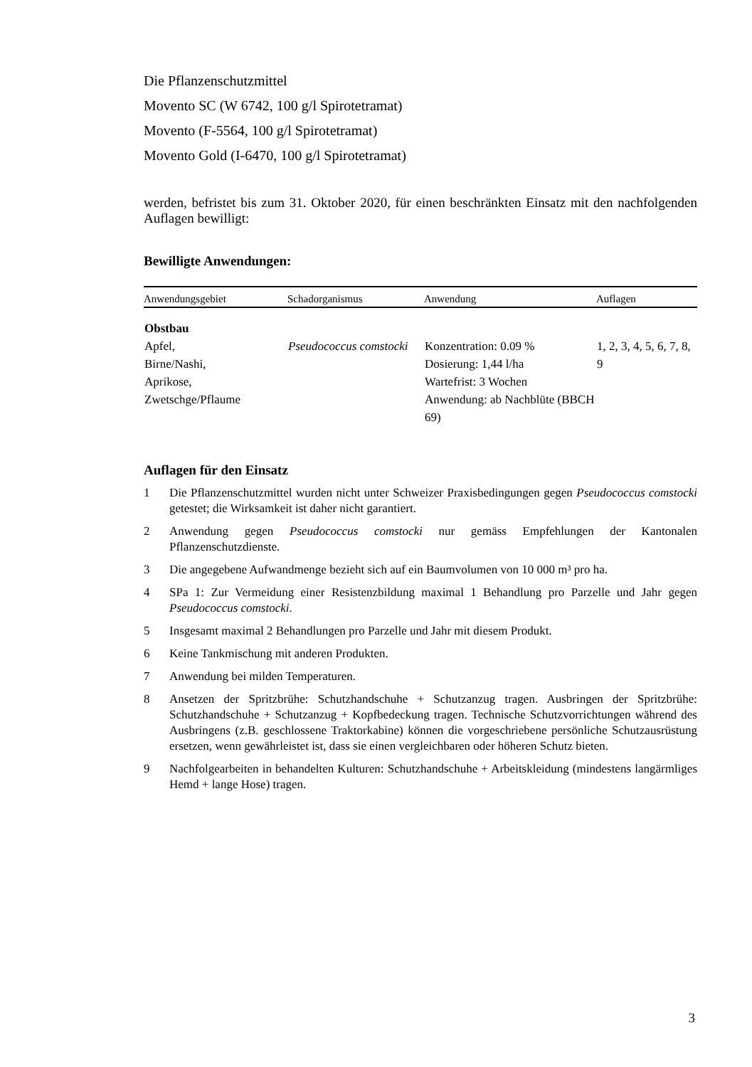Die Pflanzenschutzmittel
Movento SC (W 6742, 100 g/l Spirotetramat)
Movento (F-5564, 100 g/l Spirotetramat)
Movento Gold (I-6470, 100 g/l Spirotetramat)
werden, befristet bis zum 31. Oktober 2020, für einen beschränkten Einsatz mit den nachfolgenden Auflagen bewilligt:
Bewilligte Anwendungen:
| Anwendungsgebiet | Schadorganismus | Anwendung | Auflagen |
| --- | --- | --- | --- |
| Obstbau Apfel, Birne/Nashi, Aprikose, Zwetschge/Pflaume | Pseudococcus comstocki | Konzentration: 0.09 % Dosierung: 1,44 l/ha Wartefrist: 3 Wochen Anwendung: ab Nachblüte (BBCH 69) | 1, 2, 3, 4, 5, 6, 7, 8, 9 |
Auflagen für den Einsatz
1 Die Pflanzenschutzmittel wurden nicht unter Schweizer Praxisbedingungen gegen Pseudococcus comstocki getestet; die Wirksamkeit ist daher nicht garantiert.
2 Anwendung gegen Pseudococcus comstocki nur gemäss Empfehlungen der Kantonalen Pflanzenschutzdienste.
3 Die angegebene Aufwandmenge bezieht sich auf ein Baumvolumen von 10 000 m³ pro ha.
4 SPa 1: Zur Vermeidung einer Resistenzbildung maximal 1 Behandlung pro Parzelle und Jahr gegen Pseudococcus comstocki.
5 Insgesamt maximal 2 Behandlungen pro Parzelle und Jahr mit diesem Produkt.
6 Keine Tankmischung mit anderen Produkten.
7 Anwendung bei milden Temperaturen.
8 Ansetzen der Spritzbrühe: Schutzhandschuhe + Schutzanzug tragen. Ausbringen der Spritzbrühe: Schutzhandschuhe + Schutzanzug + Kopfbedeckung tragen. Technische Schutzvorrichtungen während des Ausbringens (z.B. geschlossene Traktorkabine) können die vorgeschriebene persönliche Schutzausrüstung ersetzen, wenn gewährleistet ist, dass sie einen vergleichbaren oder höheren Schutz bieten.
9 Nachfolgearbeiten in behandelten Kulturen: Schutzhandschuhe + Arbeitskleidung (mindestens langärmliges Hemd + lange Hose) tragen.
3